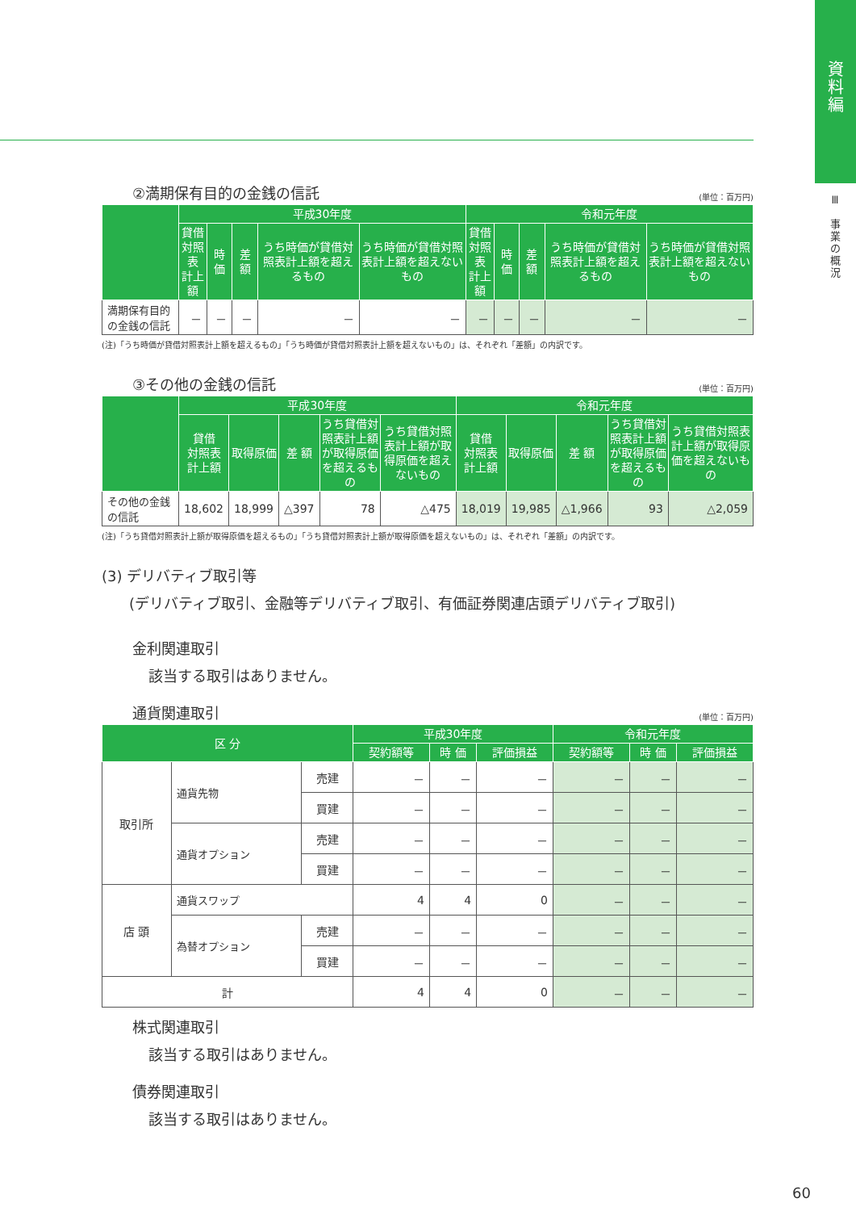資
料
編
Ⅲ
事業の概況
②満期保有目的の金銭の信託 (単位：百万円)
| | 平成30年度 | | | | | 令和元年度 | | | | |
| --- | --- | --- | --- | --- | --- | --- | --- | --- | --- | --- |
| | 貸借 対照表 計上額 | 時 価 | 差 額 | うち時価が貸借対照表計上額を超えるもの | うち時価が貸借対照表計上額を超えないもの | 貸借 対照表 計上額 | 時 価 | 差 額 | うち時価が貸借対照表計上額を超えるもの | うち時価が貸借対照表計上額を超えないもの |
| 満期保有目的の金銭の信託 | － | － | － | － | － | － | － | － | － | － |
(注)「うち時価が貸借対照表計上額を超えるもの」「うち時価が貸借対照表計上額を超えないもの」は、それぞれ「差額」の内訳です。
③その他の金銭の信託 (単位：百万円)
| | 平成30年度 | | | | | 令和元年度 | | | | |
| --- | --- | --- | --- | --- | --- | --- | --- | --- | --- | --- |
| | 貸借 対照表 計上額 | 取得原価 | 差 額 | うち貸借対照表計上額が取得原価を超えるもの | うち貸借対照表計上額が取得原価を超えないもの | 貸借 対照表 計上額 | 取得原価 | 差 額 | うち貸借対照表計上額が取得原価を超えるもの | うち貸借対照表計上額が取得原価を超えないもの |
| その他の金銭の信託 | 18,602 | 18,999 | △397 | 78 | △475 | 18,019 | 19,985 | △1,966 | 93 | △2,059 |
(注)「うち貸借対照表計上額が取得原価を超えるもの」「うち貸借対照表計上額が取得原価を超えないもの」は、それぞれ「差額」の内訳です。
(3) デリバティブ取引等
(デリバティブ取引、金融等デリバティブ取引、有価証券関連店頭デリバティブ取引)
金利関連取引
該当する取引はありません。
通貨関連取引 (単位：百万円)
| 区 分 | | | 平成30年度 | | | 令和元年度 | | |
| --- | --- | --- | --- | --- | --- | --- | --- | --- |
| | | | 契約額等 | 時 価 | 評価損益 | 契約額等 | 時 価 | 評価損益 |
| 取引所 | 通貨先物 | 売建 | － | － | － | － | － | － |
| | | 買建 | － | － | － | － | － | － |
| | 通貨オプション | 売建 | － | － | － | － | － | － |
| | | 買建 | － | － | － | － | － | － |
| 店 頭 | 通貨スワップ | | 4 | 4 | 0 | － | － | － |
| | 為替オプション | 売建 | － | － | － | － | － | － |
| | | 買建 | － | － | － | － | － | － |
| 計 | | | 4 | 4 | 0 | － | － | － |
株式関連取引
該当する取引はありません。
債券関連取引
該当する取引はありません。
60